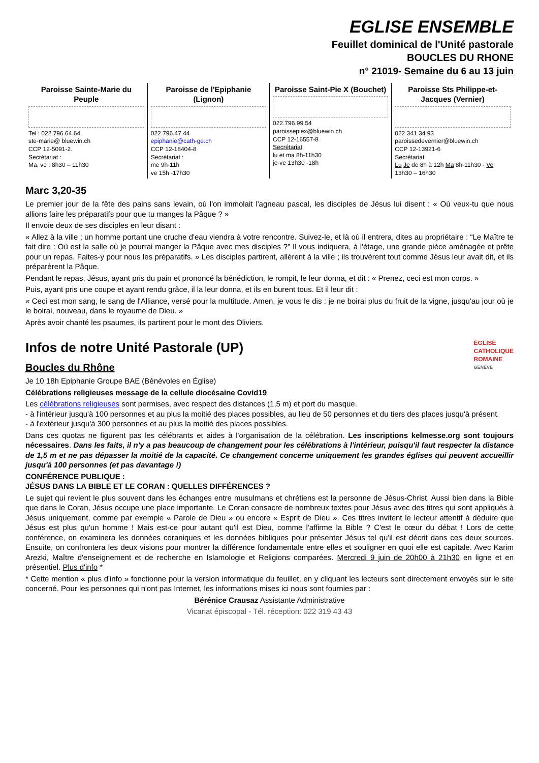EGLISE ENSEMBLE
Feuillet dominical de l'Unité pastorale
BOUCLES DU RHONE
n° 21019- Semaine du 6 au 13 juin
| Paroisse Sainte-Marie du Peuple Tel : 022.796.64.64. ste-marie@ bluewin.ch CCP 12-5091-2. Secrétariat : Ma, ve : 8h30 – 11h30 | Paroisse de l'Epiphanie (Lignon) 022.796.47.44 epiphanie@cath-ge.ch CCP 12-18404-8 Secrétariat : me 9h-11h ve 15h -17h30 | Paroisse Saint-Pie X (Bouchet) 022.796.99.54 paroissepiex@bluewin.ch CCP 12-16557-8 Secrétariat lu et ma 8h-11h30 je-ve 13h30 -18h | Paroisse Sts Philippe-et-Jacques (Vernier) 022 341 34 93 paroissedevernier@bluewin.ch CCP 12-13921-6 Secrétariat Lu Je de 8h à 12h Ma 8h-11h30 - Ve 13h30 – 16h30 |
Marc 3,20-35
Le premier jour de la fête des pains sans levain, où l'on immolait l'agneau pascal, les disciples de Jésus lui disent : « Où veux-tu que nous allions faire les préparatifs pour que tu manges la Pâque ? »
Il envoie deux de ses disciples en leur disant :
« Allez à la ville ; un homme portant une cruche d'eau viendra à votre rencontre. Suivez-le, et là où il entrera, dites au propriétaire : “Le Maître te fait dire : Où est la salle où je pourrai manger la Pâque avec mes disciples ?” Il vous indiquera, à l'étage, une grande pièce aménagée et prête pour un repas. Faites-y pour nous les préparatifs. » Les disciples partirent, allèrent à la ville ; ils trouvèrent tout comme Jésus leur avait dit, et ils préparèrent la Pâque.
Pendant le repas, Jésus, ayant pris du pain et prononcé la bénédiction, le rompit, le leur donna, et dit : « Prenez, ceci est mon corps. »
Puis, ayant pris une coupe et ayant rendu grâce, il la leur donna, et ils en burent tous. Et il leur dit :
« Ceci est mon sang, le sang de l'Alliance, versé pour la multitude. Amen, je vous le dis : je ne boirai plus du fruit de la vigne, jusqu'au jour où je le boirai, nouveau, dans le royaume de Dieu. »
Après avoir chanté les psaumes, ils partirent pour le mont des Oliviers.
EGLISE
CATHOLIQUE
ROMAINE
GENÈVE
Infos de notre Unité Pastorale (UP)
Boucles du Rhône
Je 10 18h Epiphanie Groupe BAE (Bénévoles en Église)
Célébrations religieuses message de la cellule diocésaine Covid19
Les célébrations religieuses sont permises, avec respect des distances (1,5 m) et port du masque.
- à l'intérieur jusqu'à 100 personnes et au plus la moitié des places possibles, au lieu de 50 personnes et du tiers des places jusqu'à présent.
- à l'extérieur jusqu'à 300 personnes et au plus la moitié des places possibles.
Dans ces quotas ne figurent pas les célébrants et aides à l'organisation de la célébration. Les inscriptions kelmesse.org sont toujours nécessaires. Dans les faits, il n'y a pas beaucoup de changement pour les célébrations à l'intérieur, puisqu'il faut respecter la distance de 1,5 m et ne pas dépasser la moitié de la capacité. Ce changement concerne uniquement les grandes églises qui peuvent accueillir jusqu'à 100 personnes (et pas davantage !)
CONFÉRENCE PUBLIQUE :
JÉSUS DANS LA BIBLE ET LE CORAN : QUELLES DIFFÉRENCES ?
Le sujet qui revient le plus souvent dans les échanges entre musulmans et chrétiens est la personne de Jésus-Christ. Aussi bien dans la Bible que dans le Coran, Jésus occupe une place importante. Le Coran consacre de nombreux textes pour Jésus avec des titres qui sont appliqués à Jésus uniquement, comme par exemple « Parole de Dieu » ou encore « Esprit de Dieu ». Ces titres invitent le lecteur attentif à déduire que Jésus est plus qu'un homme ! Mais est-ce pour autant qu'il est Dieu, comme l'affirme la Bible ? C'est le cœur du débat ! Lors de cette conférence, on examinera les données coraniques et les données bibliques pour présenter Jésus tel qu'il est décrit dans ces deux sources. Ensuite, on confrontera les deux visions pour montrer la différence fondamentale entre elles et souligner en quoi elle est capitale. Avec Karim Arezki, Maître d'enseignement et de recherche en Islamologie et Religions comparées. Mercredi 9 juin de 20h00 à 21h30 en ligne et en présentiel. Plus d'info *
* Cette mention « plus d'info » fonctionne pour la version informatique du feuillet, en y cliquant les lecteurs sont directement envoyés sur le site concerné. Pour les personnes qui n'ont pas Internet, les informations mises ici nous sont fournies par :
Bérénice Crausaz Assistante Administrative
Vicariat épiscopal - Tél. réception: 022 319 43 43